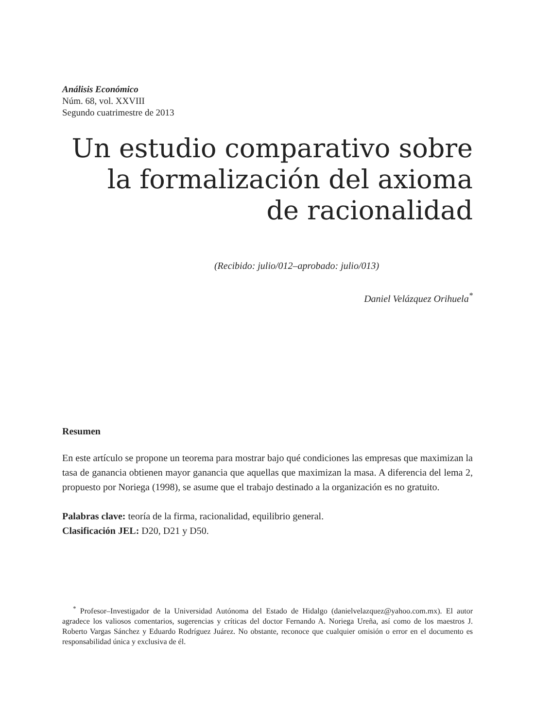Análisis Económico
Núm. 68, vol. XXVIII
Segundo cuatrimestre de 2013
Un estudio comparativo sobre
la formalización del axioma
de racionalidad
(Recibido: julio/012–aprobado: julio/013)
Daniel Velázquez Orihuela<sup>*</sup>
Resumen
En este artículo se propone un teorema para mostrar bajo qué condiciones las empresas que maximizan la tasa de ganancia obtienen mayor ganancia que aquellas que maximizan la masa. A diferencia del lema 2, propuesto por Noriega (1998), se asume que el trabajo destinado a la organización es no gratuito.
Palabras clave: teoría de la firma, racionalidad, equilibrio general.
Clasificación JEL: D20, D21 y D50.
<sup>*</sup> Profesor–Investigador de la Universidad Autónoma del Estado de Hidalgo (danielvelazquez@yahoo.com.mx). El autor agradece los valiosos comentarios, sugerencias y críticas del doctor Fernando A. Noriega Ureña, así como de los maestros J. Roberto Vargas Sánchez y Eduardo Rodríguez Juárez. No obstante, reconoce que cualquier omisión o error en el documento es responsabilidad única y exclusiva de él.